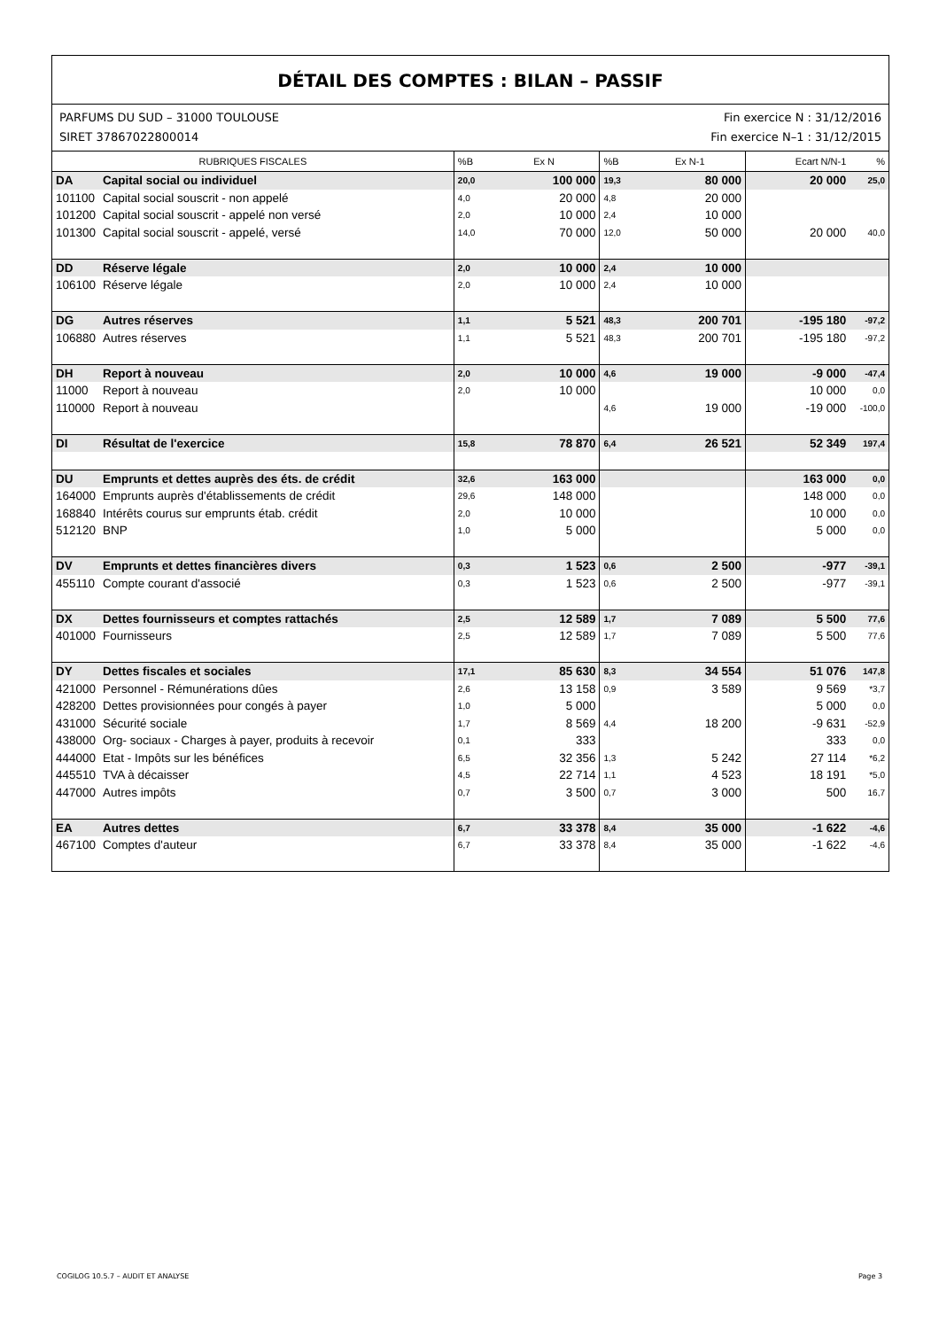DÉTAIL DES COMPTES : BILAN – PASSIF
PARFUMS DU SUD – 31000 TOULOUSE
SIRET 37867022800014
Fin exercice N : 31/12/2016
Fin exercice N–1 : 31/12/2015
| RUBRIQUES FISCALES | | %B | Ex N | %B | Ex N-1 | Ecart N/N-1 | % |
| --- | --- | --- | --- | --- | --- | --- | --- |
| DA | Capital social ou individuel | 20,0 | 100 000 | 19,3 | 80 000 | 20 000 | 25,0 |
| 101100 | Capital social souscrit - non appelé | 4,0 | 20 000 | 4,8 | 20 000 | | |
| 101200 | Capital social souscrit - appelé non versé | 2,0 | 10 000 | 2,4 | 10 000 | | |
| 101300 | Capital social souscrit - appelé, versé | 14,0 | 70 000 | 12,0 | 50 000 | 20 000 | 40,0 |
| DD | Réserve légale | 2,0 | 10 000 | 2,4 | 10 000 | | |
| 106100 | Réserve légale | 2,0 | 10 000 | 2,4 | 10 000 | | |
| DG | Autres réserves | 1,1 | 5 521 | 48,3 | 200 701 | -195 180 | -97,2 |
| 106880 | Autres réserves | 1,1 | 5 521 | 48,3 | 200 701 | -195 180 | -97,2 |
| DH | Report à nouveau | 2,0 | 10 000 | 4,6 | 19 000 | -9 000 | -47,4 |
| 11000 | Report à nouveau | 2,0 | 10 000 | | | 10 000 | 0,0 |
| 110000 | Report à nouveau | | | 4,6 | 19 000 | -19 000 | -100,0 |
| DI | Résultat de l'exercice | 15,8 | 78 870 | 6,4 | 26 521 | 52 349 | 197,4 |
| DU | Emprunts et dettes auprès des éts. de crédit | 32,6 | 163 000 | | | 163 000 | 0,0 |
| 164000 | Emprunts auprès d'établissements de crédit | 29,6 | 148 000 | | | 148 000 | 0,0 |
| 168840 | Intérêts courus sur emprunts étab. crédit | 2,0 | 10 000 | | | 10 000 | 0,0 |
| 512120 | BNP | 1,0 | 5 000 | | | 5 000 | 0,0 |
| DV | Emprunts et dettes financières divers | 0,3 | 1 523 | 0,6 | 2 500 | -977 | -39,1 |
| 455110 | Compte courant d'associé | 0,3 | 1 523 | 0,6 | 2 500 | -977 | -39,1 |
| DX | Dettes fournisseurs et comptes rattachés | 2,5 | 12 589 | 1,7 | 7 089 | 5 500 | 77,6 |
| 401000 | Fournisseurs | 2,5 | 12 589 | 1,7 | 7 089 | 5 500 | 77,6 |
| DY | Dettes fiscales et sociales | 17,1 | 85 630 | 8,3 | 34 554 | 51 076 | 147,8 |
| 421000 | Personnel - Rémunérations dûes | 2,6 | 13 158 | 0,9 | 3 589 | 9 569 | *3,7 |
| 428200 | Dettes provisionnées pour congés à payer | 1,0 | 5 000 | | | 5 000 | 0,0 |
| 431000 | Sécurité sociale | 1,7 | 8 569 | 4,4 | 18 200 | -9 631 | -52,9 |
| 438000 | Org- sociaux - Charges à payer, produits à recevoir | 0,1 | 333 | | | 333 | 0,0 |
| 444000 | Etat - Impôts sur les bénéfices | 6,5 | 32 356 | 1,3 | 5 242 | 27 114 | *6,2 |
| 445510 | TVA à décaisser | 4,5 | 22 714 | 1,1 | 4 523 | 18 191 | *5,0 |
| 447000 | Autres impôts | 0,7 | 3 500 | 0,7 | 3 000 | 500 | 16,7 |
| EA | Autres dettes | 6,7 | 33 378 | 8,4 | 35 000 | -1 622 | -4,6 |
| 467100 | Comptes d'auteur | 6,7 | 33 378 | 8,4 | 35 000 | -1 622 | -4,6 |
COGILOG 10.5.7 – AUDIT ET ANALYSE Page 3